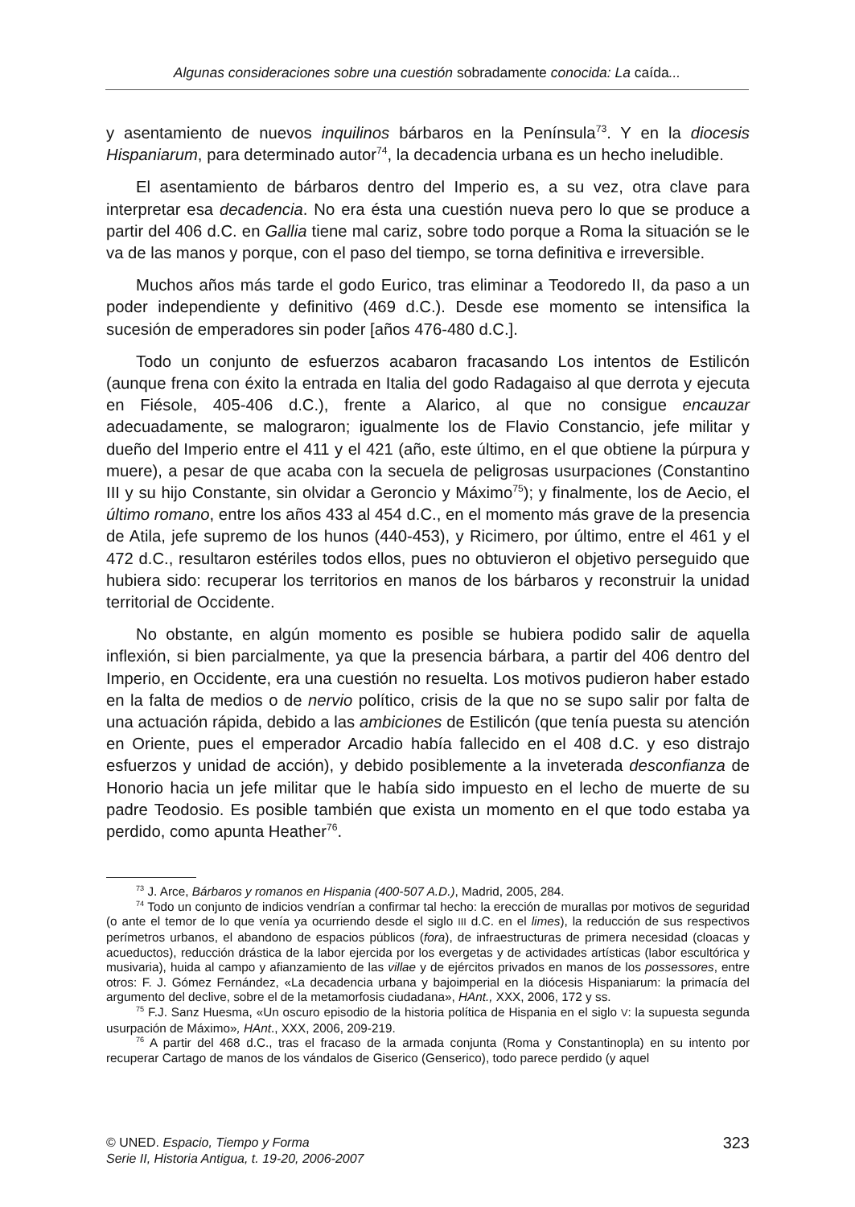Algunas consideraciones sobre una cuestión sobradamente conocida: La caída...
y asentamiento de nuevos inquilinos bárbaros en la Península<sup>73</sup>. Y en la diocesis Hispaniarum, para determinado autor<sup>74</sup>, la decadencia urbana es un hecho ineludible.
El asentamiento de bárbaros dentro del Imperio es, a su vez, otra clave para interpretar esa decadencia. No era ésta una cuestión nueva pero lo que se produce a partir del 406 d.C. en Gallia tiene mal cariz, sobre todo porque a Roma la situación se le va de las manos y porque, con el paso del tiempo, se torna definitiva e irreversible.
Muchos años más tarde el godo Eurico, tras eliminar a Teodoredo II, da paso a un poder independiente y definitivo (469 d.C.). Desde ese momento se intensifica la sucesión de emperadores sin poder [años 476-480 d.C.].
Todo un conjunto de esfuerzos acabaron fracasando Los intentos de Estilicón (aunque frena con éxito la entrada en Italia del godo Radagaiso al que derrota y ejecuta en Fiésole, 405-406 d.C.), frente a Alarico, al que no consigue encauzar adecuadamente, se malograron; igualmente los de Flavio Constancio, jefe militar y dueño del Imperio entre el 411 y el 421 (año, este último, en el que obtiene la púrpura y muere), a pesar de que acaba con la secuela de peligrosas usurpaciones (Constantino III y su hijo Constante, sin olvidar a Geroncio y Máximo<sup>75</sup>); y finalmente, los de Aecio, el último romano, entre los años 433 al 454 d.C., en el momento más grave de la presencia de Atila, jefe supremo de los hunos (440-453), y Ricimero, por último, entre el 461 y el 472 d.C., resultaron estériles todos ellos, pues no obtuvieron el objetivo perseguido que hubiera sido: recuperar los territorios en manos de los bárbaros y reconstruir la unidad territorial de Occidente.
No obstante, en algún momento es posible se hubiera podido salir de aquella inflexión, si bien parcialmente, ya que la presencia bárbara, a partir del 406 dentro del Imperio, en Occidente, era una cuestión no resuelta. Los motivos pudieron haber estado en la falta de medios o de nervio político, crisis de la que no se supo salir por falta de una actuación rápida, debido a las ambiciones de Estilicón (que tenía puesta su atención en Oriente, pues el emperador Arcadio había fallecido en el 408 d.C. y eso distrajo esfuerzos y unidad de acción), y debido posiblemente a la inveterada desconfianza de Honorio hacia un jefe militar que le había sido impuesto en el lecho de muerte de su padre Teodosio. Es posible también que exista un momento en el que todo estaba ya perdido, como apunta Heather<sup>76</sup>.
<sup>73</sup> J. Arce, Bárbaros y romanos en Hispania (400-507 A.D.), Madrid, 2005, 284.
<sup>74</sup> Todo un conjunto de indicios vendrían a confirmar tal hecho: la erección de murallas por motivos de seguridad (o ante el temor de lo que venía ya ocurriendo desde el siglo III d.C. en el limes), la reducción de sus respectivos perímetros urbanos, el abandono de espacios públicos (fora), de infraestructuras de primera necesidad (cloacas y acueductos), reducción drástica de la labor ejercida por los evergetas y de actividades artísticas (labor escultórica y musivaria), huida al campo y afianzamiento de las villae y de ejércitos privados en manos de los possessores, entre otros: F. J. Gómez Fernández, «La decadencia urbana y bajoimperial en la diócesis Hispaniarum: la primacía del argumento del declive, sobre el de la metamorfosis ciudadana», HAnt., XXX, 2006, 172 y ss.
<sup>75</sup> F.J. Sanz Huesma, «Un oscuro episodio de la historia política de Hispania en el siglo V: la supuesta segunda usurpación de Máximo», HAnt., XXX, 2006, 209-219.
<sup>76</sup> A partir del 468 d.C., tras el fracaso de la armada conjunta (Roma y Constantinopla) en su intento por recuperar Cartago de manos de los vándalos de Giserico (Genserico), todo parece perdido (y aquel
© UNED. Espacio, Tiempo y Forma
Serie II, Historia Antigua, t. 19-20, 2006-2007
323